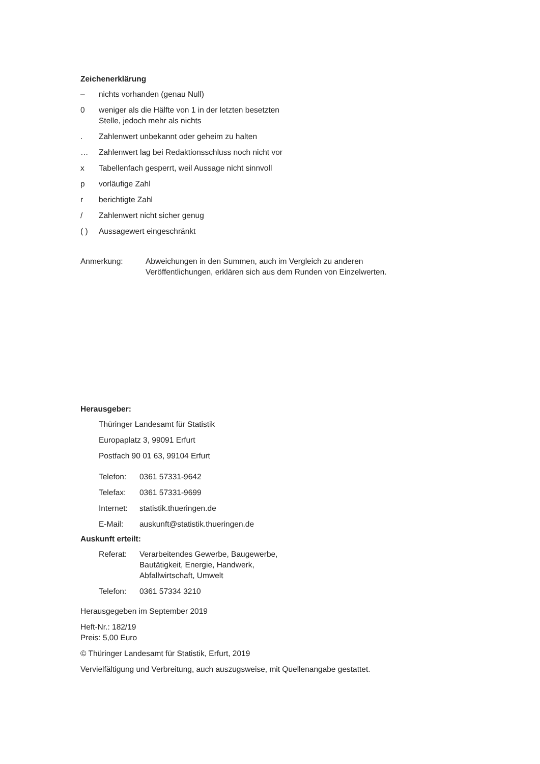Zeichenerklärung
– nichts vorhanden (genau Null)
0 weniger als die Hälfte von 1 in der letzten besetzten
Stelle, jedoch mehr als nichts
. Zahlenwert unbekannt oder geheim zu halten
… Zahlenwert lag bei Redaktionsschluss noch nicht vor
x Tabellenfach gesperrt, weil Aussage nicht sinnvoll
p vorläufige Zahl
r berichtigte Zahl
/ Zahlenwert nicht sicher genug
( ) Aussagewert eingeschränkt
Anmerkung: Abweichungen in den Summen, auch im Vergleich zu anderen
Veröffentlichungen, erklären sich aus dem Runden von Einzelwerten.
Herausgeber:
Thüringer Landesamt für Statistik
Europaplatz 3, 99091 Erfurt
Postfach 90 01 63, 99104 Erfurt
Telefon: 0361 57331-9642
Telefax: 0361 57331-9699
Internet: statistik.thueringen.de
E-Mail: auskunft@statistik.thueringen.de
Auskunft erteilt:
Referat: Verarbeitendes Gewerbe, Baugewerbe,
Bautätigkeit, Energie, Handwerk,
Abfallwirtschaft, Umwelt
Telefon: 0361 57334 3210
Herausgegeben im September 2019
Heft-Nr.: 182/19
Preis: 5,00 Euro
© Thüringer Landesamt für Statistik, Erfurt, 2019
Vervielfältigung und Verbreitung, auch auszugsweise, mit Quellenangabe gestattet.